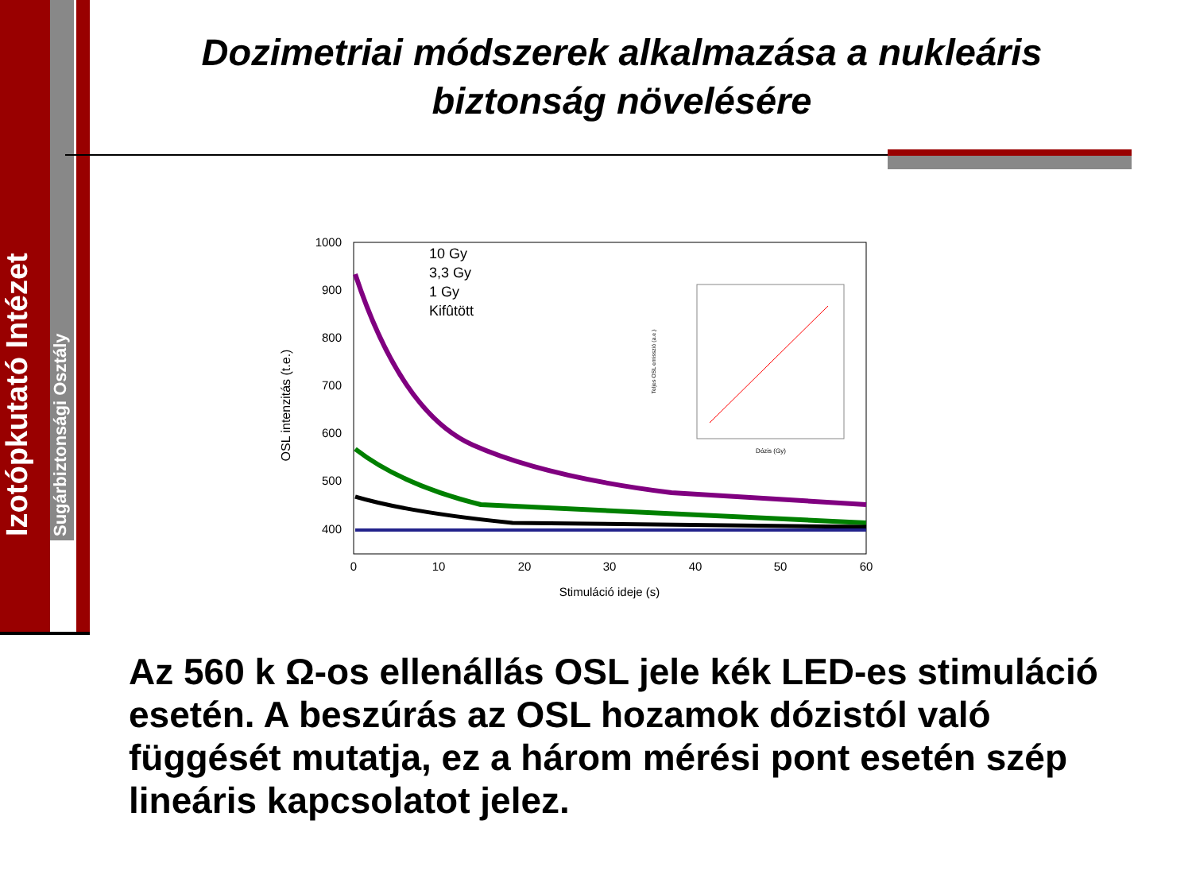Izotópkutató Intézet
Sugárbiztonsági Osztály
Dozimetriai módszerek alkalmazása a nukleáris biztonság növelésére
1000
900
800
700
600
500
400
0
10
20
30
40
50
60
Stimuláció ideje (s)
OSL intenzitás (t.e.)
10 Gy
3,3 Gy
1 Gy
Kifûtött
Dózis (Gy)
Teljes OSL emisszió (a.e.)
Az 560 k Ω-os ellenállás OSL jele kék LED-es stimuláció esetén. A beszúrás az OSL hozamok dózistól való függését mutatja, ez a három mérési pont esetén szép lineáris kapcsolatot jelez.